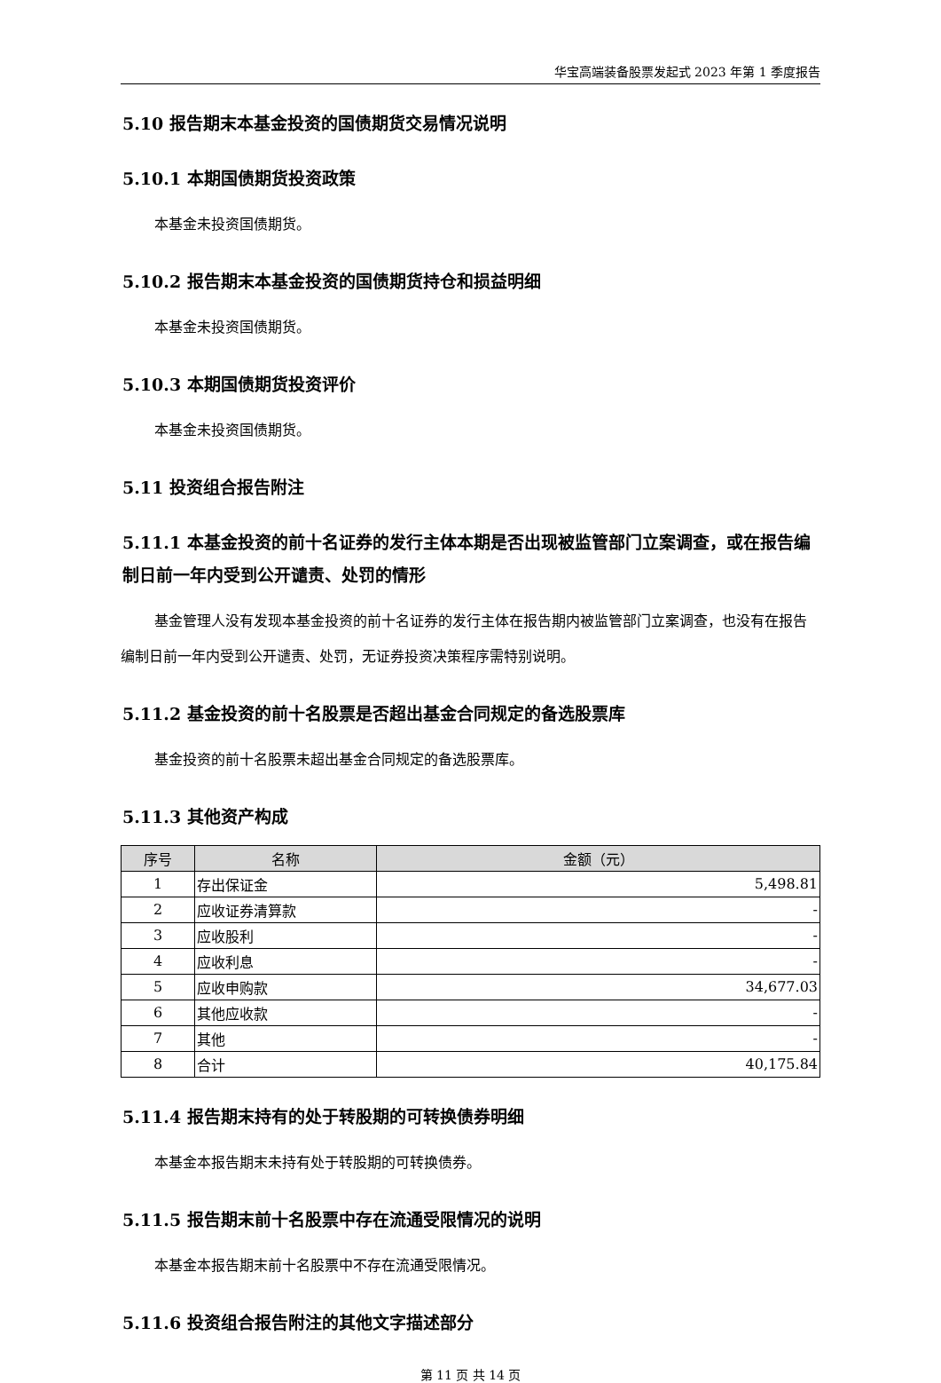华宝高端装备股票发起式 2023 年第 1 季度报告
5.10 报告期末本基金投资的国债期货交易情况说明
5.10.1 本期国债期货投资政策
本基金未投资国债期货。
5.10.2 报告期末本基金投资的国债期货持仓和损益明细
本基金未投资国债期货。
5.10.3 本期国债期货投资评价
本基金未投资国债期货。
5.11 投资组合报告附注
5.11.1 本基金投资的前十名证券的发行主体本期是否出现被监管部门立案调查，或在报告编制日前一年内受到公开谴责、处罚的情形
基金管理人没有发现本基金投资的前十名证券的发行主体在报告期内被监管部门立案调查，也没有在报告编制日前一年内受到公开谴责、处罚，无证券投资决策程序需特别说明。
5.11.2 基金投资的前十名股票是否超出基金合同规定的备选股票库
基金投资的前十名股票未超出基金合同规定的备选股票库。
5.11.3 其他资产构成
| 序号 | 名称 | 金额（元） |
| --- | --- | --- |
| 1 | 存出保证金 | 5,498.81 |
| 2 | 应收证券清算款 | - |
| 3 | 应收股利 | - |
| 4 | 应收利息 | - |
| 5 | 应收申购款 | 34,677.03 |
| 6 | 其他应收款 | - |
| 7 | 其他 | - |
| 8 | 合计 | 40,175.84 |
5.11.4 报告期末持有的处于转股期的可转换债券明细
本基金本报告期末未持有处于转股期的可转换债券。
5.11.5 报告期末前十名股票中存在流通受限情况的说明
本基金本报告期末前十名股票中不存在流通受限情况。
5.11.6 投资组合报告附注的其他文字描述部分
第 11 页 共 14 页